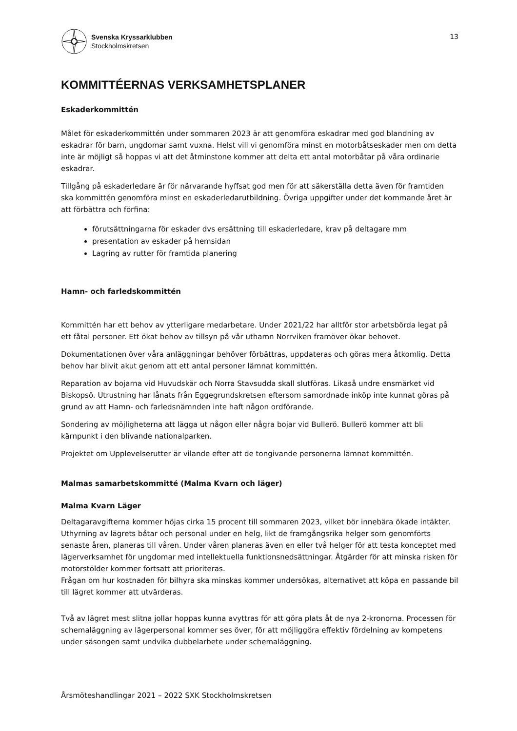Svenska Kryssarklubben
Stockholmskretsen
13
KOMMITTÉERNAS VERKSAMHETSPLANER
Eskaderkommittén
Målet för eskaderkommittén under sommaren 2023 är att genomföra eskadrar med god blandning av eskadrar för barn, ungdomar samt vuxna. Helst vill vi genomföra minst en motorbåtseskader men om detta inte är möjligt så hoppas vi att det åtminstone kommer att delta ett antal motorbåtar på våra ordinarie eskadrar.
Tillgång på eskaderledare är för närvarande hyffsat god men för att säkerställa detta även för framtiden ska kommittén genomföra minst en eskaderledarutbildning. Övriga uppgifter under det kommande året är att förbättra och förfina:
förutsättningarna för eskader dvs ersättning till eskaderledare, krav på deltagare mm
presentation av eskader på hemsidan
Lagring av rutter för framtida planering
Hamn- och farledskommittén
Kommittén har ett behov av ytterligare medarbetare. Under 2021/22 har alltför stor arbetsbörda legat på ett fåtal personer. Ett ökat behov av tillsyn på vår uthamn Norrviken framöver ökar behovet.
Dokumentationen över våra anläggningar behöver förbättras, uppdateras och göras mera åtkomlig. Detta behov har blivit akut genom att ett antal personer lämnat kommittén.
Reparation av bojarna vid Huvudskär och Norra Stavsudda skall slutföras. Likaså undre ensmärket vid Biskopsö. Utrustning har lånats från Eggegrundskretsen eftersom samordnade inköp inte kunnat göras på grund av att Hamn- och farledsnämnden inte haft någon ordförande.
Sondering av möjligheterna att lägga ut någon eller några bojar vid Bullerö. Bullerö kommer att bli kärnpunkt i den blivande nationalparken.
Projektet om Upplevelserutter är vilande efter att de tongivande personerna lämnat kommittén.
Malmas samarbetskommitté (Malma Kvarn och läger)
Malma Kvarn Läger
Deltagaravgifterna kommer höjas cirka 15 procent till sommaren 2023, vilket bör innebära ökade intäkter. Uthyrning av lägrets båtar och personal under en helg, likt de framgångsrika helger som genomförts senaste åren, planeras till våren. Under våren planeras även en eller två helger för att testa konceptet med lägerverksamhet för ungdomar med intellektuella funktionsnedsättningar. Åtgärder för att minska risken för motorstölder kommer fortsatt att prioriteras.
Frågan om hur kostnaden för bilhyra ska minskas kommer undersökas, alternativet att köpa en passande bil till lägret kommer att utvärderas.
Två av lägret mest slitna jollar hoppas kunna avyttras för att göra plats åt de nya 2-kronorna. Processen för schemaläggning av lägerpersonal kommer ses över, för att möjliggöra effektiv fördelning av kompetens under säsongen samt undvika dubbelarbete under schemaläggning.
Årsmöteshandlingar 2021 – 2022 SXK Stockholmskretsen